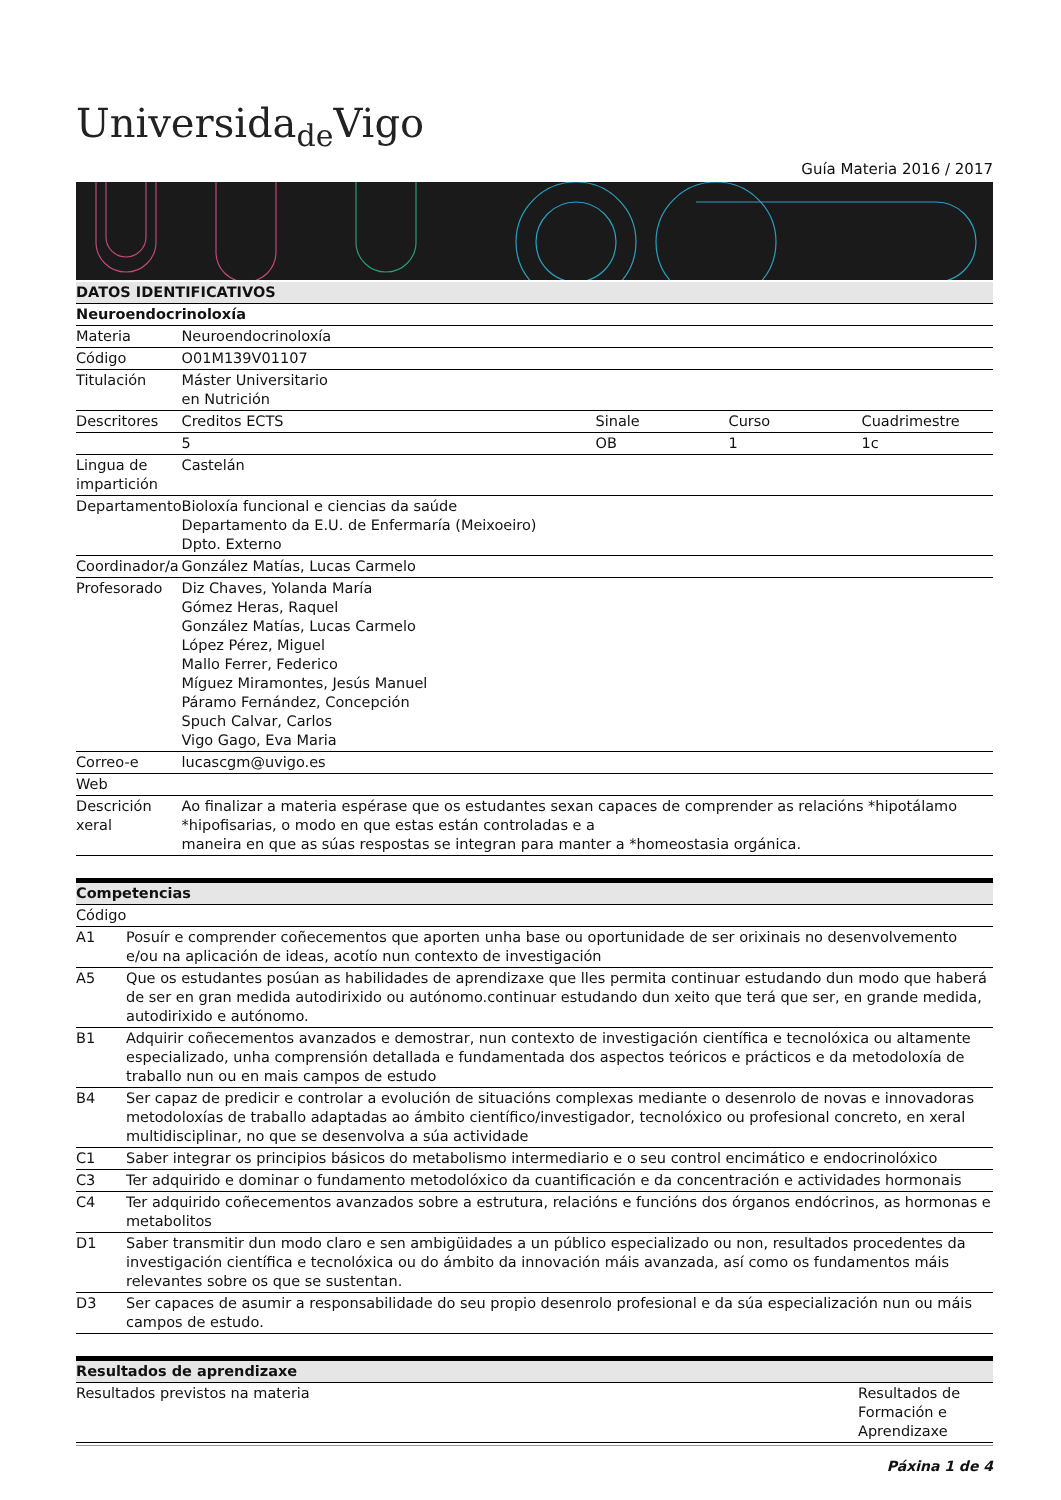Universida<sub>de</sub>Vigo
Guía Materia 2016 / 2017
| DATOS IDENTIFICATIVOS | | | | |
| --- | --- | --- | --- | --- |
| Neuroendocrinoloxía | | | | |
| Materia | Neuroendocrinoloxía | | | |
| Código | O01M139V01107 | | | |
| Titulación | Máster Universitario en Nutrición | | | |
| Descritores | Creditos ECTS | Sinale | Curso | Cuadrimestre |
| | 5 | OB | 1 | 1c |
| Lingua de impartición | Castelán | | | |
| Departamento | Bioloxía funcional e ciencias da saúde Departamento da E.U. de Enfermaría (Meixoeiro) Dpto. Externo | | | |
| Coordinador/a | González Matías, Lucas Carmelo | | | |
| Profesorado | Diz Chaves, Yolanda María Gómez Heras, Raquel González Matías, Lucas Carmelo López Pérez, Miguel Mallo Ferrer, Federico Míguez Miramontes, Jesús Manuel Páramo Fernández, Concepción Spuch Calvar, Carlos Vigo Gago, Eva Maria | | | |
| Correo-e | lucascgm@uvigo.es | | | |
| Web | | | | |
| Descrición xeral | Ao finalizar a materia espérase que os estudantes sexan capaces de comprender as relacións *hipotálamo *hipofisarias, o modo en que estas están controladas e a maneira en que as súas respostas se integran para manter a *homeostasia orgánica. | | | |
| Competencias | |
| --- | --- |
| Código | |
| A1 | Posuír e comprender coñecementos que aporten unha base ou oportunidade de ser orixinais no desenvolvemento e/ou na aplicación de ideas, acotío nun contexto de investigación |
| A5 | Que os estudantes posúan as habilidades de aprendizaxe que lles permita continuar estudando dun modo que haberá de ser en gran medida autodirixido ou autónomo.continuar estudando dun xeito que terá que ser, en grande medida, autodirixido e autónomo. |
| B1 | Adquirir coñecementos avanzados e demostrar, nun contexto de investigación científica e tecnolóxica ou altamente especializado, unha comprensión detallada e fundamentada dos aspectos teóricos e prácticos e da metodoloxía de traballo nun ou en mais campos de estudo |
| B4 | Ser capaz de predicir e controlar a evolución de situacións complexas mediante o desenrolo de novas e innovadoras metodoloxías de traballo adaptadas ao ámbito científico/investigador, tecnolóxico ou profesional concreto, en xeral multidisciplinar, no que se desenvolva a súa actividade |
| C1 | Saber integrar os principios básicos do metabolismo intermediario e o seu control encimático e endocrinolóxico |
| C3 | Ter adquirido e dominar o fundamento metodolóxico da cuantificación e da concentración e actividades hormonais |
| C4 | Ter adquirido coñecementos avanzados sobre a estrutura, relacións e funcións dos órganos endócrinos, as hormonas e metabolitos |
| D1 | Saber transmitir dun modo claro e sen ambigüidades a un público especializado ou non, resultados procedentes da investigación científica e tecnolóxica ou do ámbito da innovación máis avanzada, así como os fundamentos máis relevantes sobre os que se sustentan. |
| D3 | Ser capaces de asumir a responsabilidade do seu propio desenrolo profesional e da súa especialización nun ou máis campos de estudo. |
| Resultados de aprendizaxe | |
| --- | --- |
| Resultados previstos na materia | Resultados de Formación e Aprendizaxe |
Páxina 1 de 4